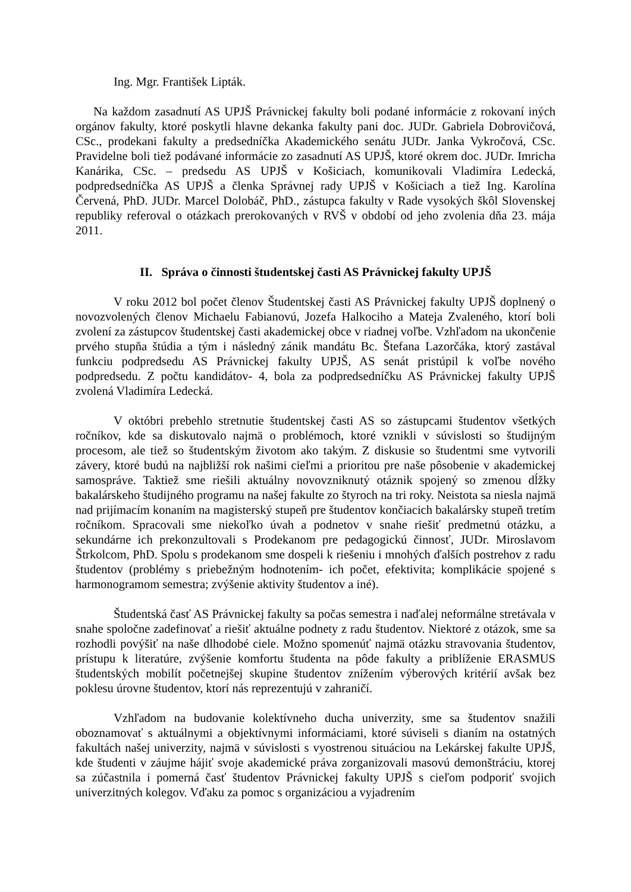Ing. Mgr. František Lipták.
Na každom zasadnutí AS UPJŠ Právnickej fakulty boli podané informácie z rokovaní iných orgánov fakulty, ktoré poskytli hlavne dekanka fakulty pani doc. JUDr. Gabriela Dobrovičová, CSc., prodekani fakulty a predsedníčka Akademického senátu JUDr. Janka Vykročová, CSc. Pravidelne boli tiež podávané informácie zo zasadnutí AS UPJŠ, ktoré okrem doc. JUDr. Imricha Kanárika, CSc. – predsedu AS UPJŠ v Košiciach, komunikovali Vladimíra Ledecká, podpredsedníčka AS UPJŠ a členka Správnej rady UPJŠ v Košiciach a tiež Ing. Karolína Červená, PhD. JUDr. Marcel Dolobáč, PhD., zástupca fakulty v Rade vysokých škôl Slovenskej republiky referoval o otázkach prerokovaných v RVŠ v období od jeho zvolenia dňa 23. mája 2011.
II. Správa o činnosti študentskej časti AS Právnickej fakulty UPJŠ
V roku 2012 bol počet členov Študentskej časti AS Právnickej fakulty UPJŠ doplnený o novozvolených členov Michaelu Fabianovú, Jozefa Halkociho a Mateja Zvaleného, ktorí boli zvolení za zástupcov študentskej časti akademickej obce v riadnej voľbe. Vzhľadom na ukončenie prvého stupňa štúdia a tým i následný zánik mandátu Bc. Štefana Lazorčáka, ktorý zastával funkciu podpredsedu AS Právnickej fakulty UPJŠ, AS senát pristúpil k voľbe nového podpredsedu. Z počtu kandidátov- 4, bola za podpredsedníčku AS Právnickej fakulty UPJŠ zvolená Vladimíra Ledecká.
V októbri prebehlo stretnutie študentskej časti AS so zástupcami študentov všetkých ročníkov, kde sa diskutovalo najmä o problémoch, ktoré vznikli v súvislosti so študijným procesom, ale tiež so študentským životom ako takým. Z diskusie so študentmi sme vytvorili závery, ktoré budú na najbližší rok našimi cieľmi a prioritou pre naše pôsobenie v akademickej samospráve. Taktiež sme riešili aktuálny novovzniknutý otáznik spojený so zmenou dĺžky bakalárskeho študijného programu na našej fakulte zo štyroch na tri roky. Neistota sa niesla najmä nad prijímacím konaním na magisterský stupeň pre študentov končiacich bakalársky stupeň tretím ročníkom. Spracovali sme niekoľko úvah a podnetov v snahe riešiť predmetnú otázku, a sekundárne ich prekonzultovali s Prodekanom pre pedagogickú činnosť, JUDr. Miroslavom Štrkolcom, PhD. Spolu s prodekanom sme dospeli k riešeniu i mnohých ďalších postrehov z radu študentov (problémy s priebežným hodnotením- ich počet, efektivita; komplikácie spojené s harmonogramom semestra; zvýšenie aktivity študentov a iné).
Študentská časť AS Právnickej fakulty sa počas semestra i naďalej neformálne stretávala v snahe spoločne zadefinovať a riešiť aktuálne podnety z radu študentov. Niektoré z otázok, sme sa rozhodli povýšiť na naše dlhodobé ciele. Možno spomenúť najmä otázku stravovania študentov, prístupu k literatúre, zvýšenie komfortu študenta na pôde fakulty a priblíženie ERASMUS študentských mobilít početnejšej skupine študentov znížením výberových kritérií avšak bez poklesu úrovne študentov, ktorí nás reprezentujú v zahraničí.
Vzhľadom na budovanie kolektívneho ducha univerzity, sme sa študentov snažili oboznamovať s aktuálnymi a objektívnymi informáciami, ktoré súviseli s dianím na ostatných fakultách našej univerzity, najmä v súvislosti s vyostrenou situáciou na Lekárskej fakulte UPJŠ, kde študenti v záujme hájiť svoje akademické práva zorganizovali masovú demonštráciu, ktorej sa zúčastnila i pomerná časť študentov Právnickej fakulty UPJŠ s cieľom podporiť svojich univerzitných kolegov. Vďaku za pomoc s organizáciou a vyjadrením